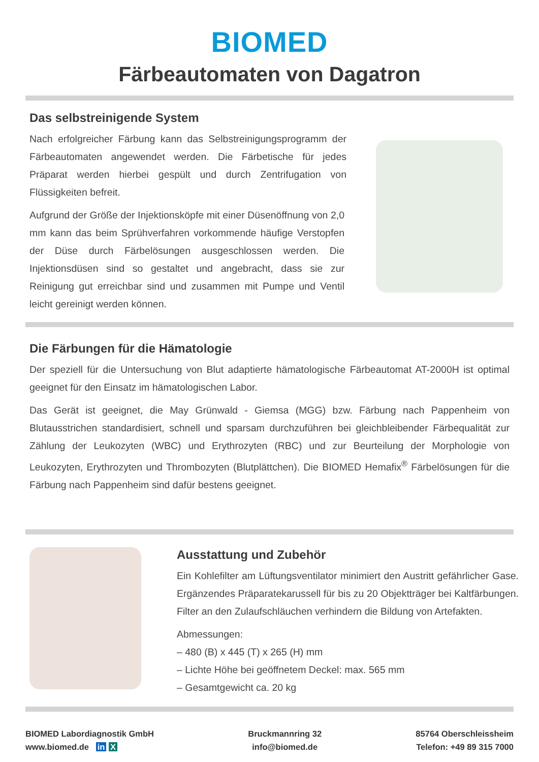BIOMED
Färbeautomaten von Dagatron
Das selbstreinigende System
Nach erfolgreicher Färbung kann das Selbstreinigungsprogramm der Färbeautomaten angewendet werden. Die Färbetische für jedes Präparat werden hierbei gespült und durch Zentrifugation von Flüssigkeiten befreit.
Aufgrund der Größe der Injektionsköpfe mit einer Düsenöffnung von 2,0 mm kann das beim Sprühverfahren vorkommende häufige Verstopfen der Düse durch Färbelösungen ausgeschlossen werden. Die Injektionsdüsen sind so gestaltet und angebracht, dass sie zur Reinigung gut erreichbar sind und zusammen mit Pumpe und Ventil leicht gereinigt werden können.
Die Färbungen für die Hämatologie
Der speziell für die Untersuchung von Blut adaptierte hämatologische Färbeautomat AT-2000H ist optimal geeignet für den Einsatz im hämatologischen Labor.
Das Gerät ist geeignet, die May Grünwald - Giemsa (MGG) bzw. Färbung nach Pappenheim von Blutausstrichen standardisiert, schnell und sparsam durchzuführen bei gleichbleibender Färbequalität zur Zählung der Leukozyten (WBC) und Erythrozyten (RBC) und zur Beurteilung der Morphologie von Leukozyten, Erythrozyten und Thrombozyten (Blutplättchen). Die BIOMED Hemafix<sup>®</sup> Färbelösungen für die Färbung nach Pappenheim sind dafür bestens geeignet.
Ausstattung und Zubehör
Ein Kohlefilter am Lüftungsventilator minimiert den Austritt gefährlicher Gase. Ergänzendes Präparatekarussell für bis zu 20 Objektträger bei Kaltfärbungen. Filter an den Zulaufschläuchen verhindern die Bildung von Artefakten.
Abmessungen:
– 480 (B) x 445 (T) x 265 (H) mm
– Lichte Höhe bei geöffnetem Deckel: max. 565 mm
– Gesamtgewicht ca. 20 kg
BIOMED Labordiagnostik GmbH
www.biomed.de in X
Bruckmannring 32
info@biomed.de
85764 Oberschleissheim
Telefon: +49 89 315 7000